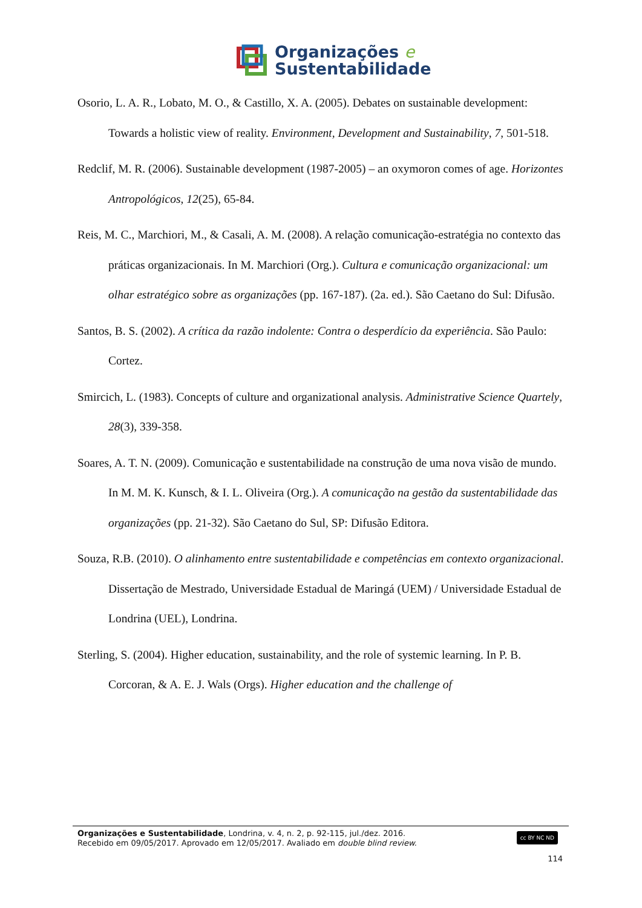Organizações e
Sustentabilidade
Osorio, L. A. R., Lobato, M. O., & Castillo, X. A. (2005). Debates on sustainable development: Towards a holistic view of reality. Environment, Development and Sustainability, 7, 501-518.
Redclif, M. R. (2006). Sustainable development (1987-2005) – an oxymoron comes of age. Horizontes Antropológicos, 12(25), 65-84.
Reis, M. C., Marchiori, M., & Casali, A. M. (2008). A relação comunicação-estratégia no contexto das práticas organizacionais. In M. Marchiori (Org.). Cultura e comunicação organizacional: um olhar estratégico sobre as organizações (pp. 167-187). (2a. ed.). São Caetano do Sul: Difusão.
Santos, B. S. (2002). A crítica da razão indolente: Contra o desperdício da experiência. São Paulo: Cortez.
Smircich, L. (1983). Concepts of culture and organizational analysis. Administrative Science Quartely, 28(3), 339-358.
Soares, A. T. N. (2009). Comunicação e sustentabilidade na construção de uma nova visão de mundo. In M. M. K. Kunsch, & I. L. Oliveira (Org.). A comunicação na gestão da sustentabilidade das organizações (pp. 21-32). São Caetano do Sul, SP: Difusão Editora.
Souza, R.B. (2010). O alinhamento entre sustentabilidade e competências em contexto organizacional. Dissertação de Mestrado, Universidade Estadual de Maringá (UEM) / Universidade Estadual de Londrina (UEL), Londrina.
Sterling, S. (2004). Higher education, sustainability, and the role of systemic learning. In P. B. Corcoran, & A. E. J. Wals (Orgs). Higher education and the challenge of
Organizações e Sustentabilidade, Londrina, v. 4, n. 2, p. 92-115, jul./dez. 2016.
Recebido em 09/05/2017. Aprovado em 12/05/2017. Avaliado em double blind review.
cc BY NC ND
114